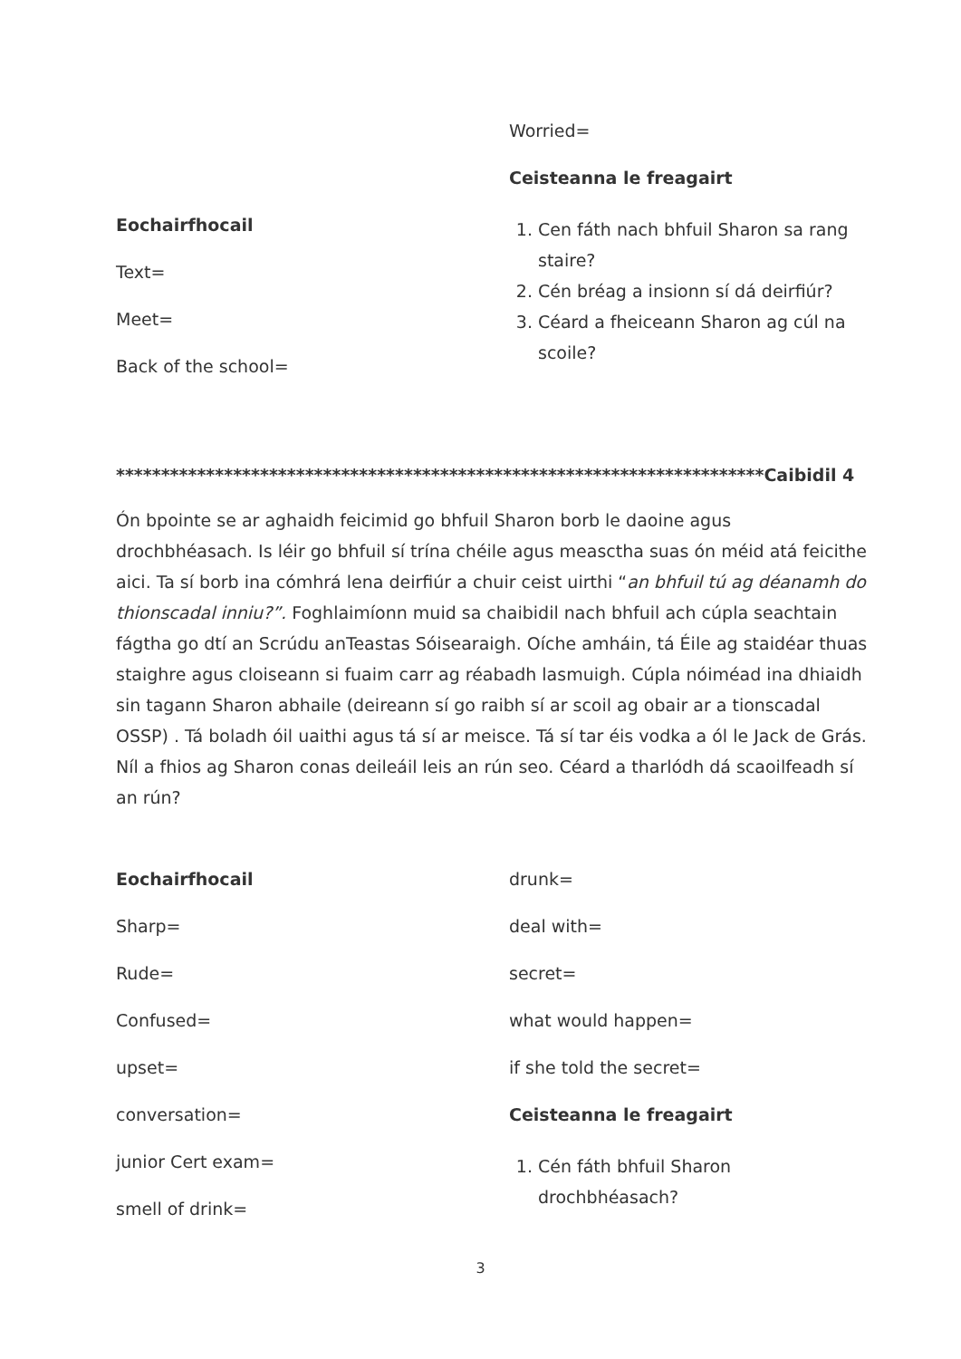Eochairfhocail
Text=
Meet=
Back of the school=
Worried=
Ceisteanna le freagairt
1. Cen fáth nach bhfuil Sharon sa rang staire?
2. Cén bréag a insionn sí dá deirfiúr?
3. Céard a fheiceann Sharon ag cúl na scoile?
************************************************************************Caibidil 4
Ón bpointe se ar aghaidh feicimid go bhfuil Sharon borb le daoine agus drochbhéasach. Is léir go bhfuil sí trína chéile agus measctha suas ón méid atá feicithe aici. Ta sí borb ina cómhrá lena deirfiúr a chuir ceist uirthi “an bhfuil tú ag déanamh do thionscadal inniu?”. Foghlaimíonn muid sa chaibidil nach bhfuil ach cúpla seachtain fágtha go dtí an Scrúdu anTeastas Sóisearaigh. Oíche amháin, tá Éile ag staidéar thuas staighre agus cloiseann si fuaim carr ag réabadh lasmuigh. Cúpla nóiméad ina dhiaidh sin tagann Sharon abhaile (deireann sí go raibh sí ar scoil ag obair ar a tionscadal OSSP) . Tá boladh óil uaithi agus tá sí ar meisce. Tá sí tar éis vodka a ól le Jack de Grás. Níl a fhios ag Sharon conas deileáil leis an rún seo. Céard a tharlódh dá scaoilfeadh sí an rún?
Eochairfhocail
Sharp=
Rude=
Confused=
upset=
conversation=
junior Cert exam=
smell of drink=
drunk=
deal with=
secret=
what would happen=
if she told the secret=
Ceisteanna le freagairt
1. Cén fáth bhfuil Sharon drochbhéasach?
3